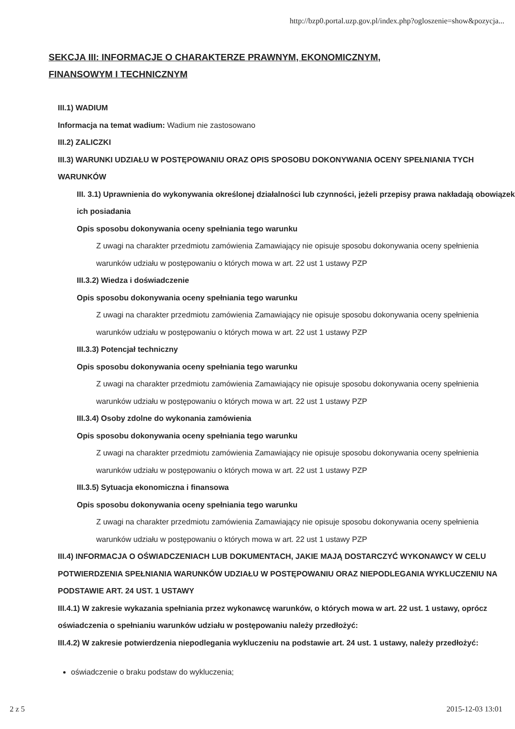http://bzp0.portal.uzp.gov.pl/index.php?ogloszenie=show&pozycja...
SEKCJA III: INFORMACJE O CHARAKTERZE PRAWNYM, EKONOMICZNYM, FINANSOWYM I TECHNICZNYM
III.1) WADIUM
Informacja na temat wadium: Wadium nie zastosowano
III.2) ZALICZKI
III.3) WARUNKI UDZIAŁU W POSTĘPOWANIU ORAZ OPIS SPOSOBU DOKONYWANIA OCENY SPEŁNIANIA TYCH WARUNKÓW
III. 3.1) Uprawnienia do wykonywania określonej działalności lub czynności, jeżeli przepisy prawa nakładają obowiązek ich posiadania
Opis sposobu dokonywania oceny spełniania tego warunku
Z uwagi na charakter przedmiotu zamówienia Zamawiający nie opisuje sposobu dokonywania oceny spełnienia warunków udziału w postępowaniu o których mowa w art. 22 ust 1 ustawy PZP
III.3.2) Wiedza i doświadczenie
Opis sposobu dokonywania oceny spełniania tego warunku
Z uwagi na charakter przedmiotu zamówienia Zamawiający nie opisuje sposobu dokonywania oceny spełnienia warunków udziału w postępowaniu o których mowa w art. 22 ust 1 ustawy PZP
III.3.3) Potencjał techniczny
Opis sposobu dokonywania oceny spełniania tego warunku
Z uwagi na charakter przedmiotu zamówienia Zamawiający nie opisuje sposobu dokonywania oceny spełnienia warunków udziału w postępowaniu o których mowa w art. 22 ust 1 ustawy PZP
III.3.4) Osoby zdolne do wykonania zamówienia
Opis sposobu dokonywania oceny spełniania tego warunku
Z uwagi na charakter przedmiotu zamówienia Zamawiający nie opisuje sposobu dokonywania oceny spełnienia warunków udziału w postępowaniu o których mowa w art. 22 ust 1 ustawy PZP
III.3.5) Sytuacja ekonomiczna i finansowa
Opis sposobu dokonywania oceny spełniania tego warunku
Z uwagi na charakter przedmiotu zamówienia Zamawiający nie opisuje sposobu dokonywania oceny spełnienia warunków udziału w postępowaniu o których mowa w art. 22 ust 1 ustawy PZP
III.4) INFORMACJA O OŚWIADCZENIACH LUB DOKUMENTACH, JAKIE MAJĄ DOSTARCZYĆ WYKONAWCY W CELU POTWIERDZENIA SPEŁNIANIA WARUNKÓW UDZIAŁU W POSTĘPOWANIU ORAZ NIEPODLEGANIA WYKLUCZENIU NA PODSTAWIE ART. 24 UST. 1 USTAWY
III.4.1) W zakresie wykazania spełniania przez wykonawcę warunków, o których mowa w art. 22 ust. 1 ustawy, oprócz oświadczenia o spełnianiu warunków udziału w postępowaniu należy przedłożyć:
III.4.2) W zakresie potwierdzenia niepodlegania wykluczeniu na podstawie art. 24 ust. 1 ustawy, należy przedłożyć:
oświadczenie o braku podstaw do wykluczenia;
2 z 5 2015-12-03 13:01